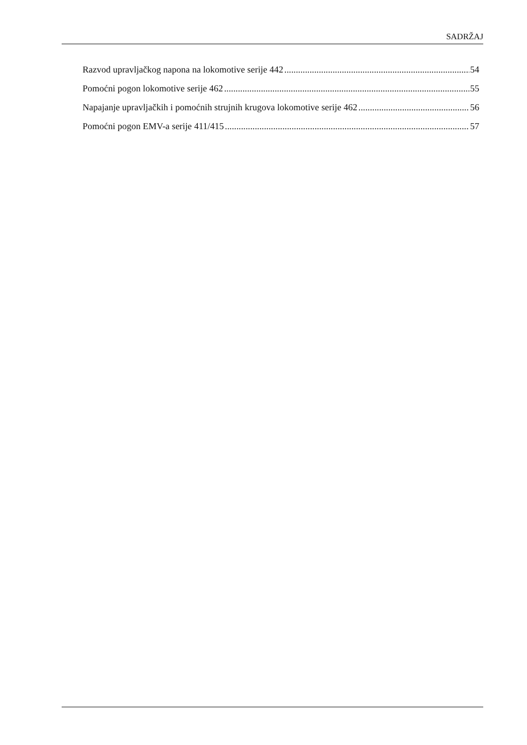SADRŽAJ
Razvod upravljačkog napona na lokomotive serije 442 54
Pomoćni pogon lokomotive serije 462 55
Napajanje upravljačkih i pomoćnih strujnih krugova lokomotive serije 462 56
Pomoćni pogon EMV-a serije 411/415 57